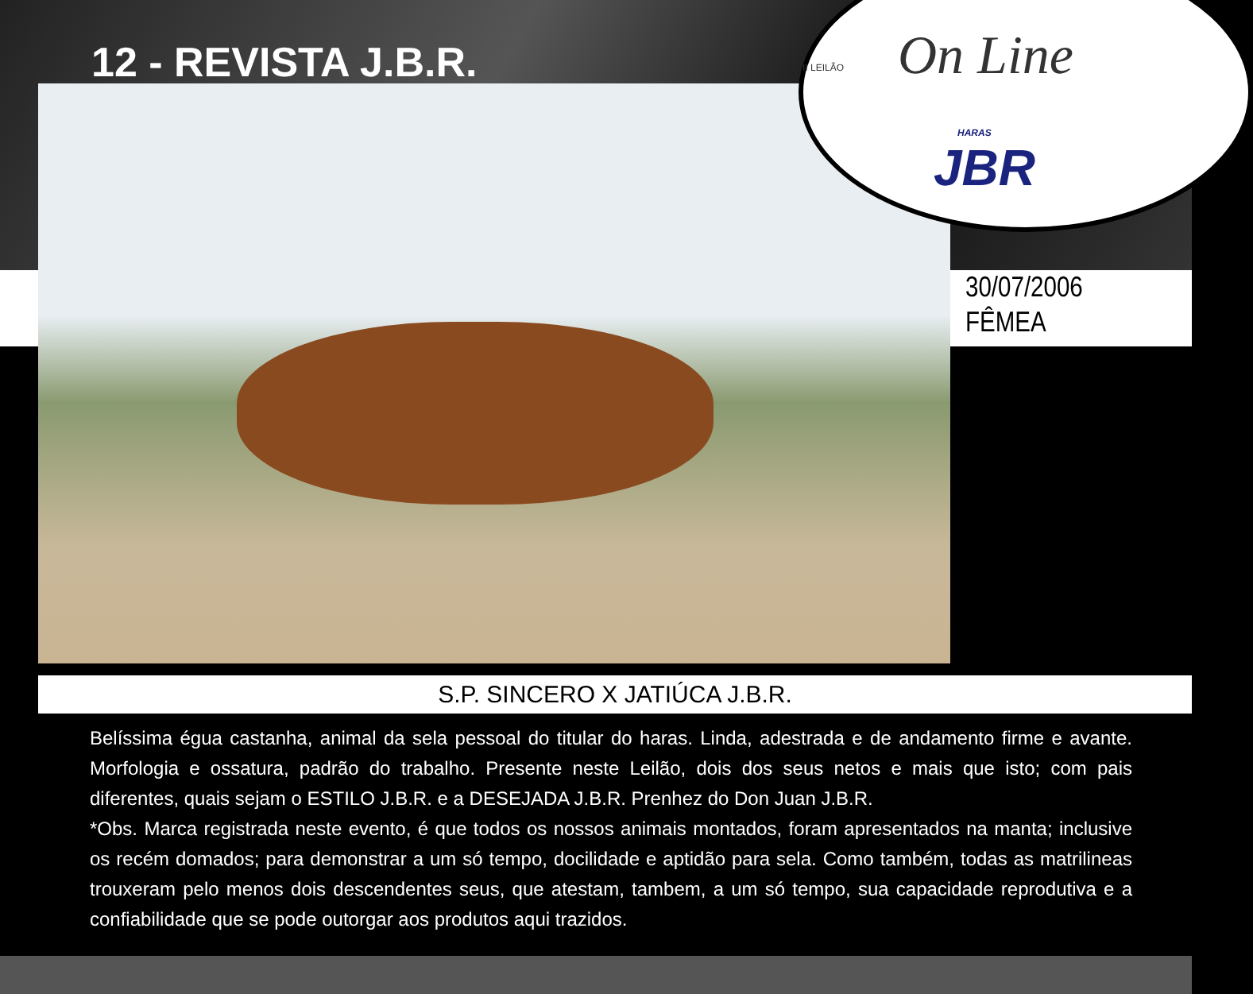12 - REVISTA J.B.R. II LEILÃO On Line
HARAS
JBR
30/07/2006
FÊMEA
S.P. SINCERO X JATIÚCA J.B.R.
Belíssima égua castanha, animal da sela pessoal do titular do haras. Linda, adestrada e de andamento firme e avante. Morfologia e ossatura, padrão do trabalho. Presente neste Leilão, dois dos seus netos e mais que isto; com pais diferentes, quais sejam o ESTILO J.B.R. e a DESEJADA J.B.R. Prenhez do Don Juan J.B.R.
*Obs. Marca registrada neste evento, é que todos os nossos animais montados, foram apresentados na manta; inclusive os recém domados; para demonstrar a um só tempo, docilidade e aptidão para sela. Como também, todas as matrilineas trouxeram pelo menos dois descendentes seus, que atestam, tambem, a um só tempo, sua capacidade reprodutiva e a confiabilidade que se pode outorgar aos produtos aqui trazidos.